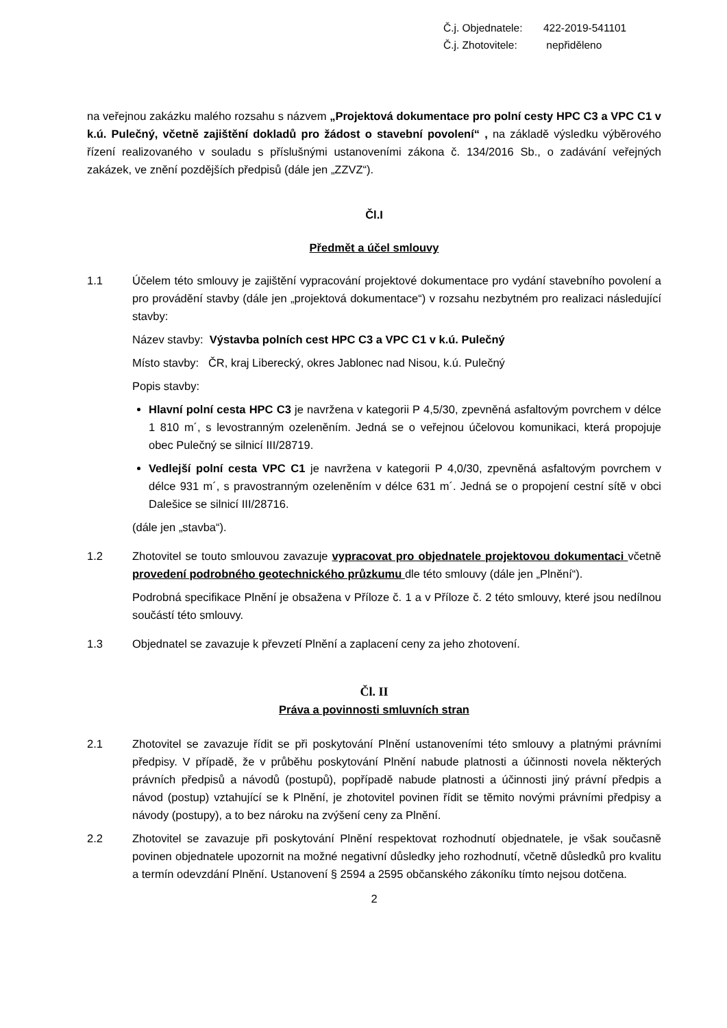Č.j. Objednatele: 422-2019-541101
Č.j. Zhotovitele: nepřiděleno
na veřejnou zakázku malého rozsahu s názvem „Projektová dokumentace pro polní cesty HPC C3 a VPC C1 v k.ú. Pulečný, včetně zajištění dokladů pro žádost o stavební povolení“ , na základě výsledku výběrového řízení realizovaného v souladu s příslušnými ustanoveními zákona č. 134/2016 Sb., o zadávání veřejných zakázek, ve znění pozdějších předpisů (dále jen „ZZVZ“).
Čl.I
Předmět a účel smlouvy
1.1 Účelem této smlouvy je zajištění vypracování projektové dokumentace pro vydání stavebního povolení a pro provádění stavby (dále jen „projektová dokumentace“) v rozsahu nezbytném pro realizaci následující stavby:
Název stavby: Výstavba polních cest HPC C3 a VPC C1 v k.ú. Pulečný
Místo stavby: ČR, kraj Liberecký, okres Jablonec nad Nisou, k.ú. Pulečný
Popis stavby:
Hlavní polní cesta HPC C3 je navržena v kategorii P 4,5/30, zpevněná asfaltovým povrchem v délce 1 810 m´, s levostranným ozeleněním. Jedná se o veřejnou účelovou komunikaci, která propojuje obec Pulečný se silnicí III/28719.
Vedlejší polní cesta VPC C1 je navržena v kategorii P 4,0/30, zpevněná asfaltovým povrchem v délce 931 m´, s pravostranným ozeleněním v délce 631 m´. Jedná se o propojení cestní sítě v obci Dalešice se silnicí III/28716.
(dále jen „stavba“).
1.2 Zhotovitel se touto smlouvou zavazuje vypracovat pro objednatele projektovou dokumentaci včetně provedení podrobného geotechnického průzkumu dle této smlouvy (dále jen „Plnění“).
Podrobná specifikace Plnění je obsažena v Příloze č. 1 a v Příloze č. 2 této smlouvy, které jsou nedílnou součástí této smlouvy.
1.3 Objednatel se zavazuje k převzetí Plnění a zaplacení ceny za jeho zhotovení.
Čl. II
Práva a povinnosti smluvních stran
2.1 Zhotovitel se zavazuje řídit se při poskytování Plnění ustanoveními této smlouvy a platnými právními předpisy. V případě, že v průběhu poskytování Plnění nabude platnosti a účinnosti novela některých právních předpisů a návodů (postupů), popřípadě nabude platnosti a účinnosti jiný právní předpis a návod (postup) vztahující se k Plnění, je zhotovitel povinen řídit se těmito novými právními předpisy a návody (postupy), a to bez nároku na zvýšení ceny za Plnění.
2.2 Zhotovitel se zavazuje při poskytování Plnění respektovat rozhodnutí objednatele, je však současně povinen objednatele upozornit na možné negativní důsledky jeho rozhodnutí, včetně důsledků pro kvalitu a termín odevzdání Plnění. Ustanovení § 2594 a 2595 občanského zákoníku tímto nejsou dotčena.
2